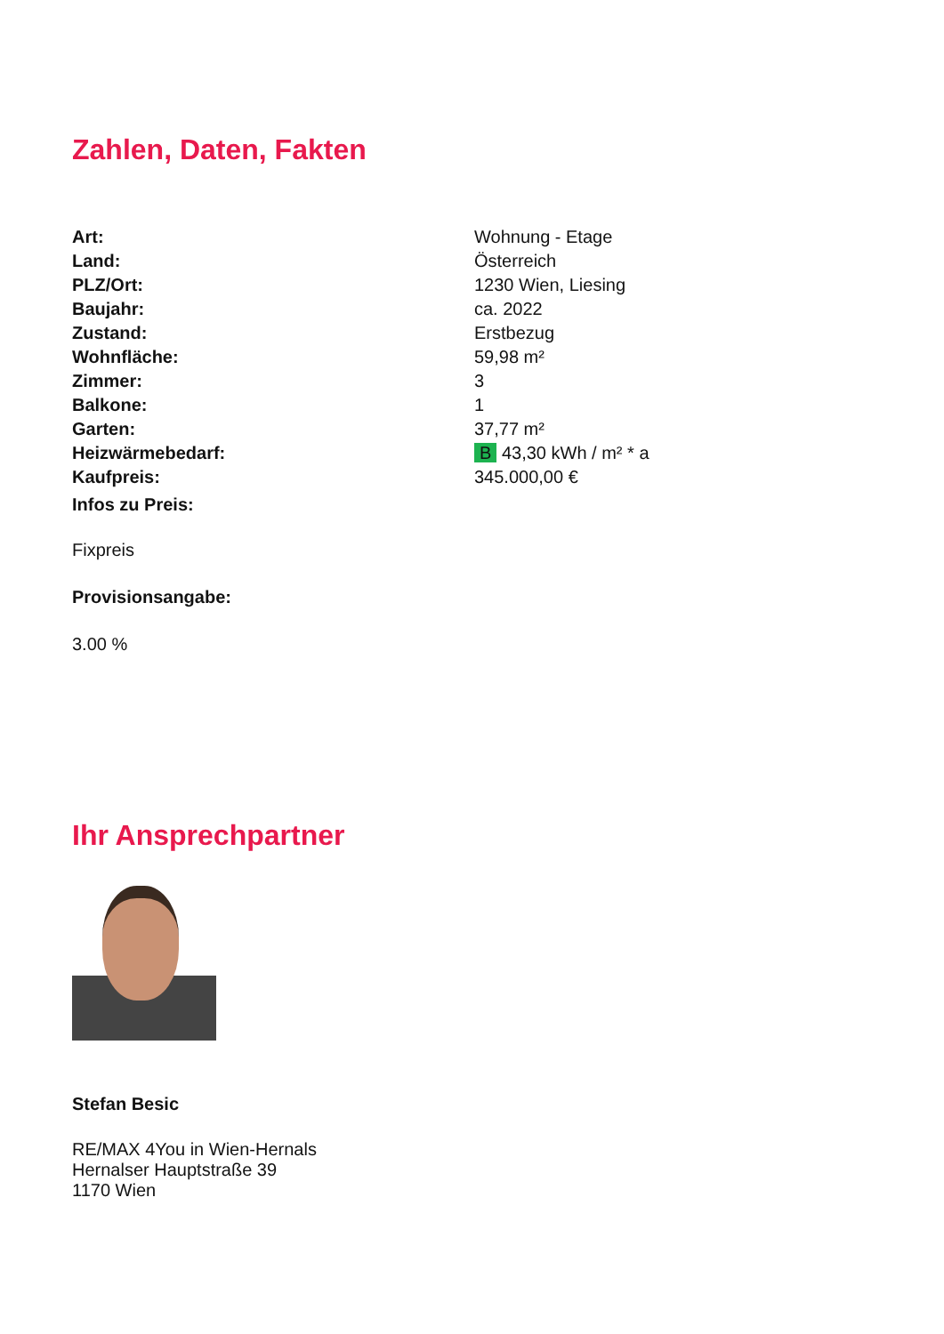Zahlen, Daten, Fakten
| Art: | Wohnung - Etage |
| Land: | Österreich |
| PLZ/Ort: | 1230 Wien, Liesing |
| Baujahr: | ca. 2022 |
| Zustand: | Erstbezug |
| Wohnfläche: | 59,98 m² |
| Zimmer: | 3 |
| Balkone: | 1 |
| Garten: | 37,77 m² |
| Heizwärmebedarf: | B 43,30 kWh / m² * a |
| Kaufpreis: | 345.000,00 € |
Infos zu Preis:
Fixpreis
Provisionsangabe:
3.00 %
Ihr Ansprechpartner
Stefan Besic
RE/MAX 4You in Wien-Hernals
Hernalser Hauptstraße 39
1170 Wien